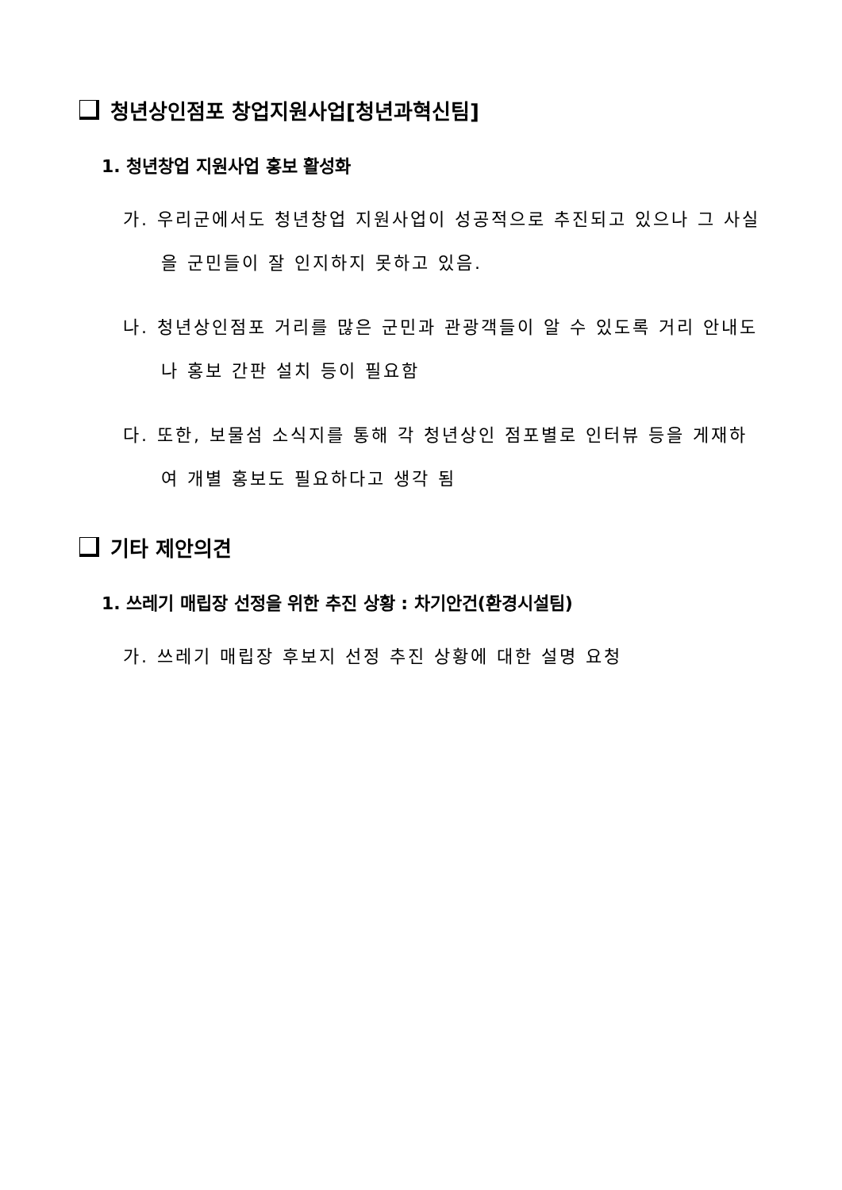청년상인점포 창업지원사업[청년과혁신팀]
1. 청년창업 지원사업 홍보 활성화
가. 우리군에서도 청년창업 지원사업이 성공적으로 추진되고 있으나 그 사실을 군민들이 잘 인지하지 못하고 있음.
나. 청년상인점포 거리를 많은 군민과 관광객들이 알 수 있도록 거리 안내도나 홍보 간판 설치 등이 필요함
다. 또한, 보물섬 소식지를 통해 각 청년상인 점포별로 인터뷰 등을 게재하여 개별 홍보도 필요하다고 생각 됨
기타 제안의견
1. 쓰레기 매립장 선정을 위한 추진 상황 : 차기안건(환경시설팀)
가. 쓰레기 매립장 후보지 선정 추진 상황에 대한 설명 요청